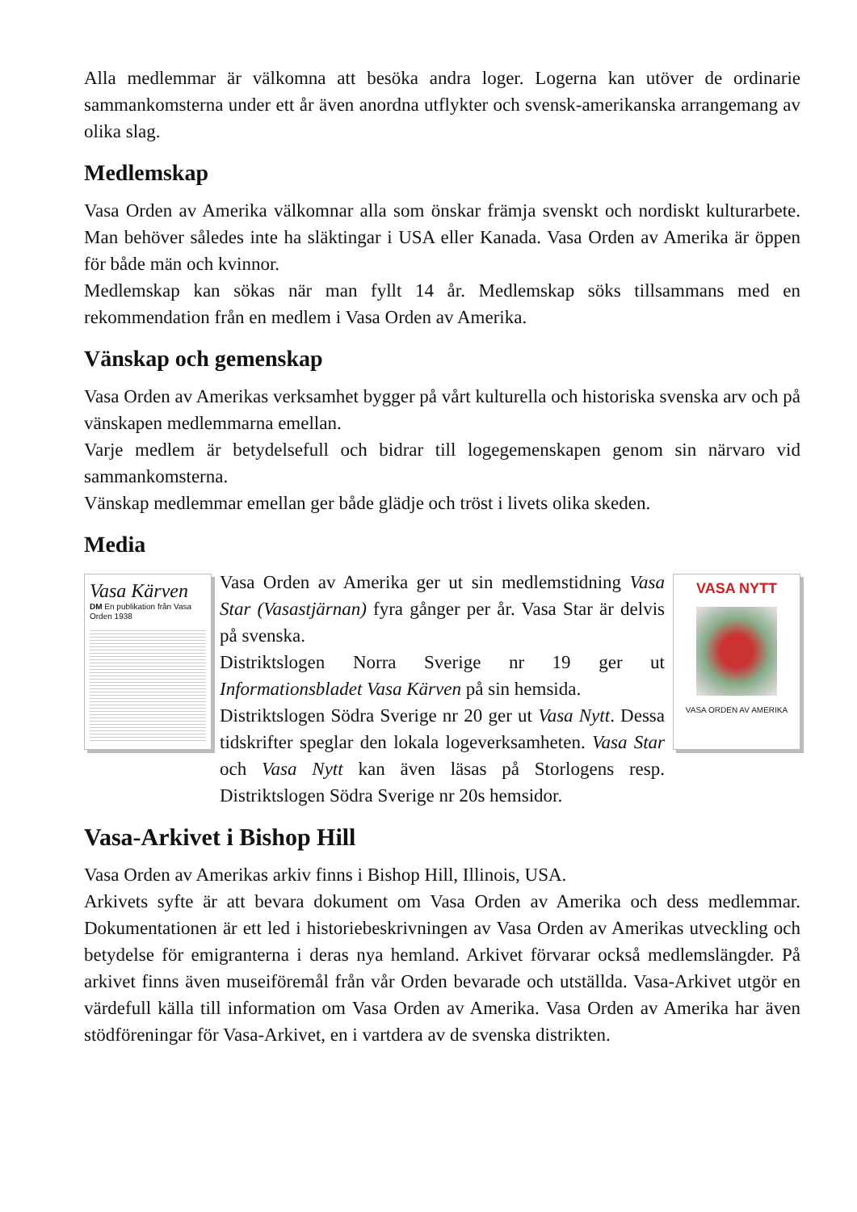Alla medlemmar är välkomna att besöka andra loger. Logerna kan utöver de ordinarie sammankomsterna under ett år även anordna utflykter och svensk-amerikanska arrangemang av olika slag.
Medlemskap
Vasa Orden av Amerika välkomnar alla som önskar främja svenskt och nordiskt kulturarbete. Man behöver således inte ha släktingar i USA eller Kanada. Vasa Orden av Amerika är öppen för både män och kvinnor.
Medlemskap kan sökas när man fyllt 14 år. Medlemskap söks tillsammans med en rekommendation från en medlem i Vasa Orden av Amerika.
Vänskap och gemenskap
Vasa Orden av Amerikas verksamhet bygger på vårt kulturella och historiska svenska arv och på vänskapen medlemmarna emellan.
Varje medlem är betydelsefull och bidrar till logegemenskapen genom sin närvaro vid sammankomsterna.
Vänskap medlemmar emellan ger både glädje och tröst i livets olika skeden.
Media
Vasa Kärven
DM En publikation från Vasa Orden 1938
Vasa Orden av Amerika ger ut sin medlemstidning Vasa Star (Vasastjärnan) fyra gånger per år. Vasa Star är delvis på svenska.
Distriktslogen Norra Sverige nr 19 ger ut Informationsbladet Vasa Kärven på sin hemsida.
Distriktslogen Södra Sverige nr 20 ger ut Vasa Nytt. Dessa tidskrifter speglar den lokala logeverksamheten. Vasa Star och Vasa Nytt kan även läsas på Storlogens resp. Distriktslogen Södra Sverige nr 20s hemsidor.
VASA NYTT
VASA ORDEN AV AMERIKA
Vasa-Arkivet i Bishop Hill
Vasa Orden av Amerikas arkiv finns i Bishop Hill, Illinois, USA.
Arkivets syfte är att bevara dokument om Vasa Orden av Amerika och dess medlemmar. Dokumentationen är ett led i historiebeskrivningen av Vasa Orden av Amerikas utveckling och betydelse för emigranterna i deras nya hemland. Arkivet förvarar också medlemslängder. På arkivet finns även museiföremål från vår Orden bevarade och utställda. Vasa-Arkivet utgör en värdefull källa till information om Vasa Orden av Amerika. Vasa Orden av Amerika har även stödföreningar för Vasa-Arkivet, en i vartdera av de svenska distrikten.